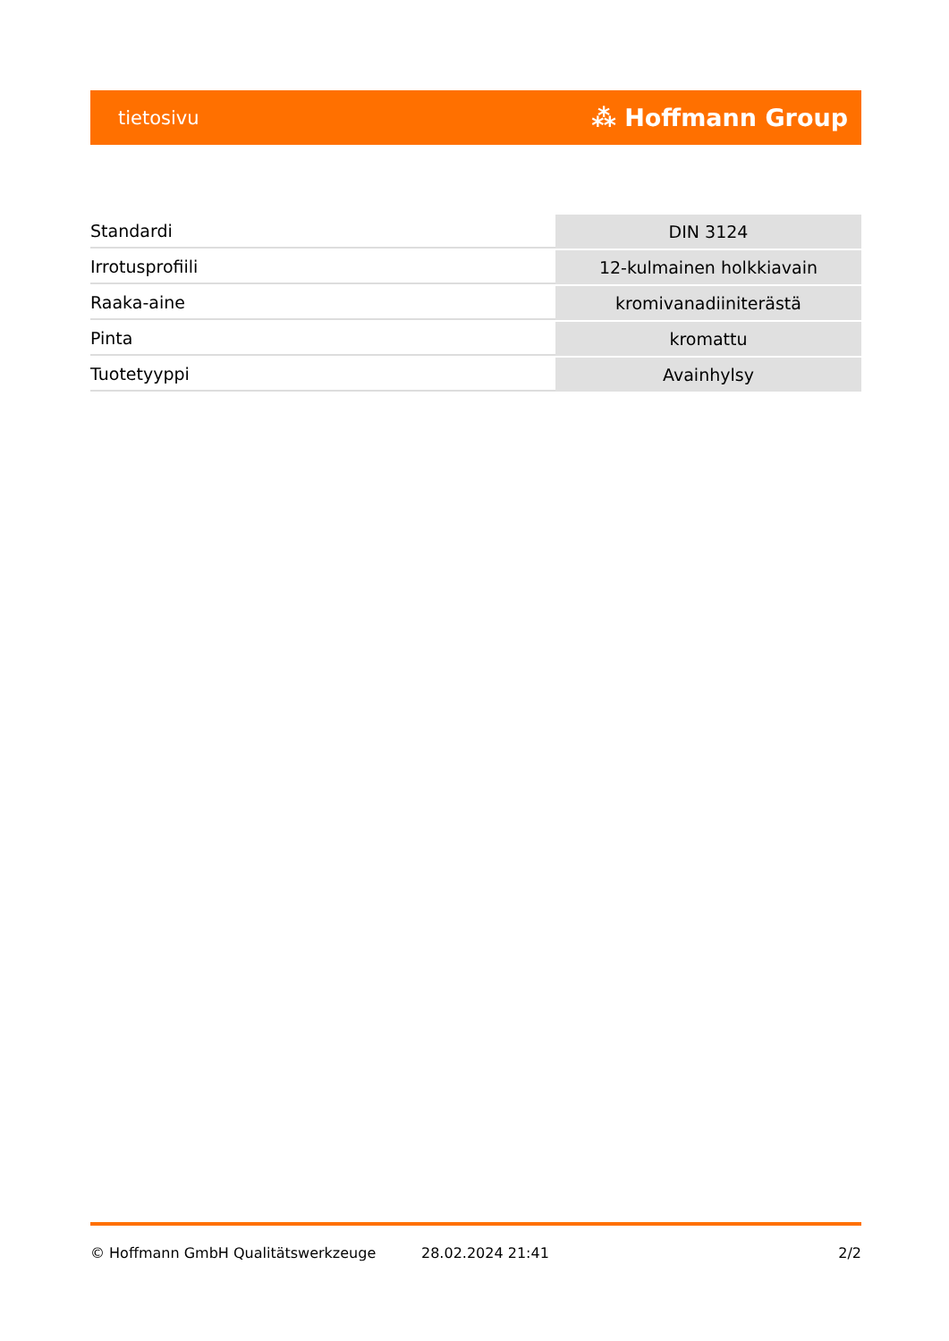tietosivu ⁂ Hoffmann Group
| Standardi | DIN 3124 |
| Irrotusprofiili | 12-kulmainen holkkiavain |
| Raaka-aine | kromivanadiiniterästä |
| Pinta | kromattu |
| Tuotetyyppi | Avainhylsy |
© Hoffmann GmbH Qualitätswerkzeuge 28.02.2024 21:41 2/2